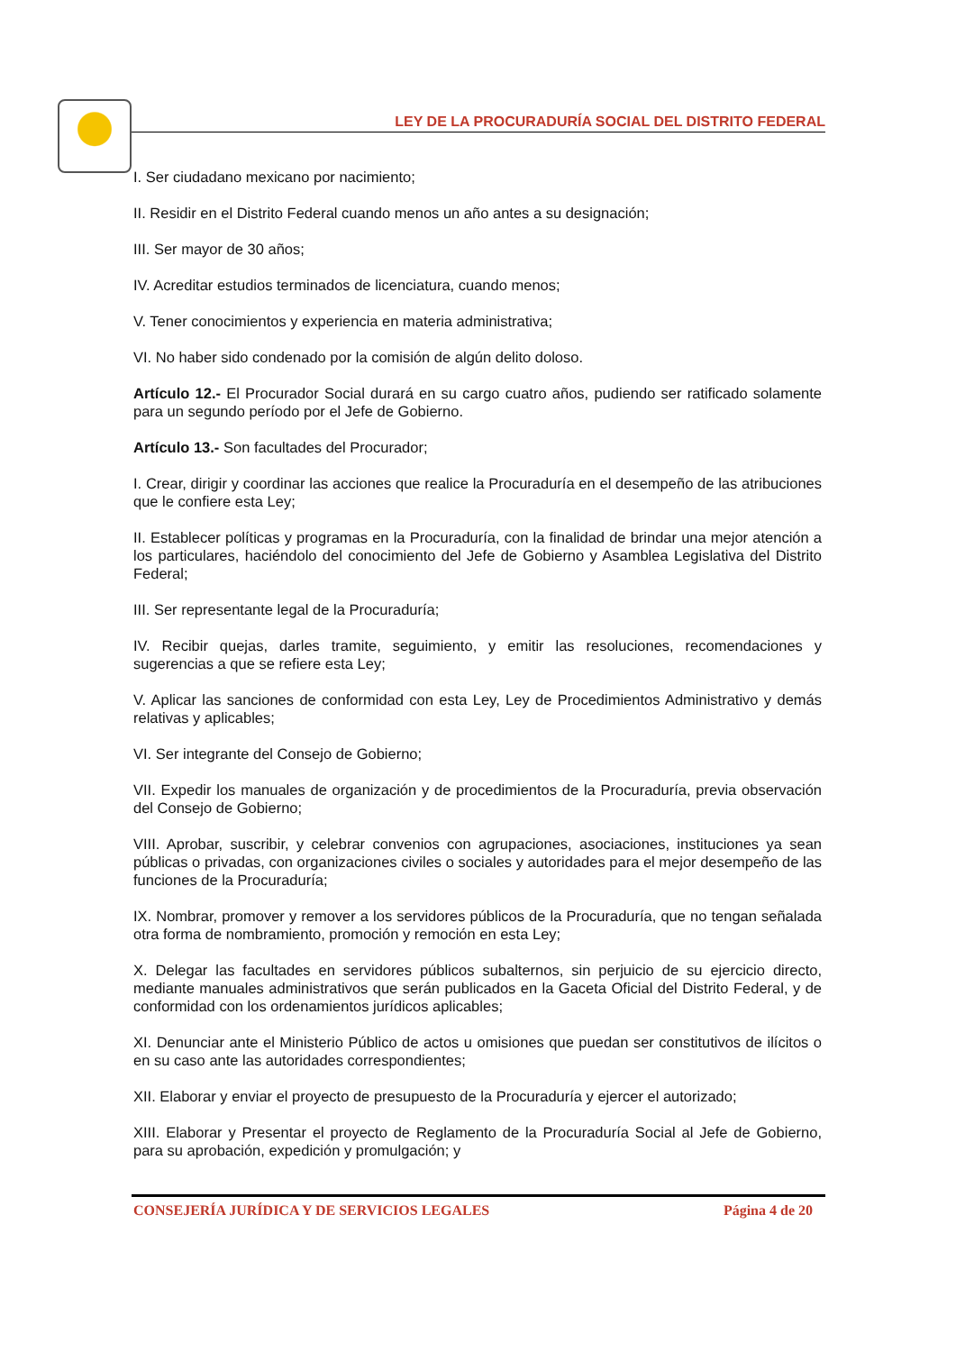LEY DE LA PROCURADURÍA SOCIAL DEL DISTRITO FEDERAL
I. Ser ciudadano mexicano por nacimiento;
II. Residir en el Distrito Federal cuando menos un año antes a su designación;
III. Ser mayor de 30 años;
IV. Acreditar estudios terminados de licenciatura, cuando menos;
V. Tener conocimientos y experiencia en materia administrativa;
VI. No haber sido condenado por la comisión de algún delito doloso.
Artículo 12.- El Procurador Social durará en su cargo cuatro años, pudiendo ser ratificado solamente para un segundo período por el Jefe de Gobierno.
Artículo 13.- Son facultades del Procurador;
I. Crear, dirigir y coordinar las acciones que realice la Procuraduría en el desempeño de las atribuciones que le confiere esta Ley;
II. Establecer políticas y programas en la Procuraduría, con la finalidad de brindar una mejor atención a los particulares, haciéndolo del conocimiento del Jefe de Gobierno y Asamblea Legislativa del Distrito Federal;
III. Ser representante legal de la Procuraduría;
IV. Recibir quejas, darles tramite, seguimiento, y emitir las resoluciones, recomendaciones y sugerencias a que se refiere esta Ley;
V. Aplicar las sanciones de conformidad con esta Ley, Ley de Procedimientos Administrativo y demás relativas y aplicables;
VI. Ser integrante del Consejo de Gobierno;
VII. Expedir los manuales de organización y de procedimientos de la Procuraduría, previa observación del Consejo de Gobierno;
VIII. Aprobar, suscribir, y celebrar convenios con agrupaciones, asociaciones, instituciones ya sean públicas o privadas, con organizaciones civiles o sociales y autoridades para el mejor desempeño de las funciones de la Procuraduría;
IX. Nombrar, promover y remover a los servidores públicos de la Procuraduría, que no tengan señalada otra forma de nombramiento, promoción y remoción en esta Ley;
X. Delegar las facultades en servidores públicos subalternos, sin perjuicio de su ejercicio directo, mediante manuales administrativos que serán publicados en la Gaceta Oficial del Distrito Federal, y de conformidad con los ordenamientos jurídicos aplicables;
XI. Denunciar ante el Ministerio Público de actos u omisiones que puedan ser constitutivos de ilícitos o en su caso ante las autoridades correspondientes;
XII. Elaborar y enviar el proyecto de presupuesto de la Procuraduría y ejercer el autorizado;
XIII. Elaborar y Presentar el proyecto de Reglamento de la Procuraduría Social al Jefe de Gobierno, para su aprobación, expedición y promulgación; y
CONSEJERÍA JURÍDICA Y DE SERVICIOS LEGALES Página 4 de 20